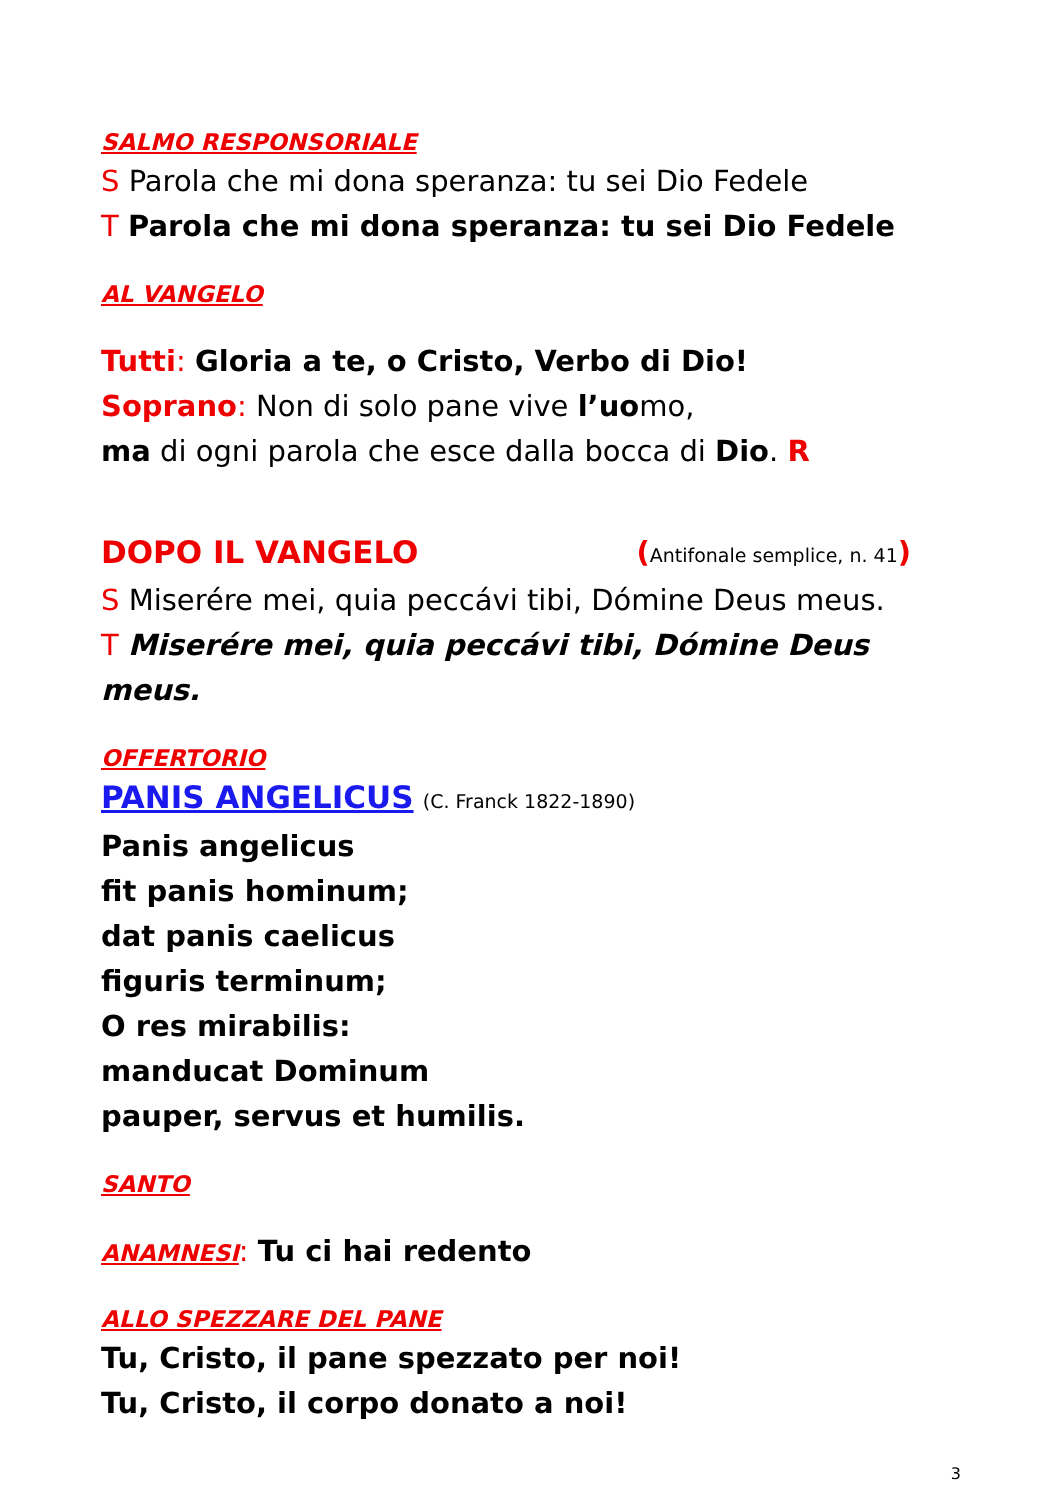SALMO RESPONSORIALE
S Parola che mi dona speranza: tu sei Dio Fedele
T Parola che mi dona speranza: tu sei Dio Fedele
AL VANGELO
Tutti: Gloria a te, o Cristo, Verbo di Dio!
Soprano: Non di solo pane vive l’uomo,
ma di ogni parola che esce dalla bocca di Dio. R
DOPO IL VANGELO (Antifonale semplice, n. 41)
S Miserére mei, quia peccávi tibi, Dómine Deus meus.
T Miserére mei, quia peccávi tibi, Dómine Deus meus.
OFFERTORIO
PANIS ANGELICUS (C. Franck 1822-1890)
Panis angelicus
fit panis hominum;
dat panis caelicus
figuris terminum;
O res mirabilis:
manducat Dominum
pauper, servus et humilis.
SANTO
ANAMNESI: Tu ci hai redento
ALLO SPEZZARE DEL PANE
Tu, Cristo, il pane spezzato per noi!
Tu, Cristo, il corpo donato a noi!
3